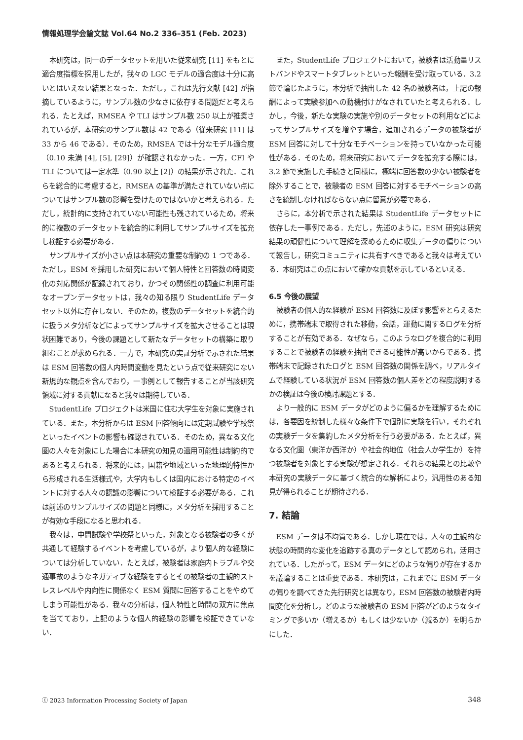情報処理学会論文誌 Vol.64 No.2 336–351 (Feb. 2023)
本研究は，同一のデータセットを用いた従来研究 [11] をもとに適合度指標を採用したが，我々の LGC モデルの適合度は十分に高いとはいえない結果となった．ただし，これは先行文献 [42] が指摘しているように，サンプル数の少なさに依存する問題だと考えられる．たとえば，RMSEA や TLI はサンプル数 250 以上が推奨されているが，本研究のサンプル数は 42 である（従来研究 [11] は 33 から 46 である）．そのため，RMSEA では十分なモデル適合度（0.10 未満 [4], [5], [29]）が確認されなかった．一方，CFI や TLI については一定水準（0.90 以上 [2]）の結果が示された．これらを総合的に考慮すると，RMSEA の基準が満たされていない点についてはサンプル数の影響を受けたのではないかと考えられる．ただし，統計的に支持されていない可能性も残されているため，将来的に複数のデータセットを統合的に利用してサンプルサイズを拡充し検証する必要がある．
サンプルサイズが小さい点は本研究の重要な制約の 1 つである．ただし，ESM を採用した研究において個人特性と回答数の時間変化の対応関係が記録されており，かつその関係性の調査に利用可能なオープンデータセットは，我々の知る限り StudentLife データセット以外に存在しない．そのため，複数のデータセットを統合的に扱うメタ分析などによってサンプルサイズを拡大させることは現状困難であり，今後の課題として新たなデータセットの構築に取り組むことが求められる．一方で，本研究の実証分析で示された結果は ESM 回答数の個人内時間変動を見たという点で従来研究にない新規的な観点を含んでおり，一事例として報告することが当該研究領域に対する貢献になると我々は期待している．
StudentLife プロジェクトは米国に住む大学生を対象に実施されている．また，本分析からは ESM 回答傾向には定期試験や学校祭といったイベントの影響も確認されている．そのため，異なる文化圏の人々を対象にした場合に本研究の知見の適用可能性は制約的であると考えられる．将来的には，国籍や地域といった地理的特性から形成される生活様式や，大学内もしくは国内における特定のイベントに対する人々の認識の影響について検証する必要がある．これは前述のサンプルサイズの問題と同様に，メタ分析を採用することが有効な手段になると思われる．
我々は，中間試験や学校祭といった，対象となる被験者の多くが共通して経験するイベントを考慮しているが，より個人的な経験については分析していない．たとえば，被験者は家庭内トラブルや交通事故のようなネガティブな経験をするとその被験者の主観的ストレスレベルや内向性に関係なく ESM 質問に回答することをやめてしまう可能性がある．我々の分析は，個人特性と時間の双方に焦点を当てており，上記のような個人的経験の影響を検証できていない．
また，StudentLife プロジェクトにおいて，被験者は活動量リストバンドやスマートタブレットといった報酬を受け取っている．3.2 節で論じたように，本分析で抽出した 42 名の被験者は，上記の報酬によって実験参加への動機付けがなされていたと考えられる．しかし，今後，新たな実験の実施や別のデータセットの利用などによってサンプルサイズを増やす場合，追加されるデータの被験者が ESM 回答に対して十分なモチベーションを持っていなかった可能性がある．そのため，将来研究においてデータを拡充する際には，3.2 節で実施した手続きと同様に，極端に回答数の少ない被験者を除外することで，被験者の ESM 回答に対するモチベーションの高さを統制しなければならない点に留意が必要である．
さらに，本分析で示された結果は StudentLife データセットに依存した一事例である．ただし，先述のように，ESM 研究は研究結果の頑健性について理解を深めるために収集データの偏りについて報告し，研究コミュニティに共有すべきであると我々は考えている．本研究はこの点において確かな貢献を示しているといえる．
6.5 今後の展望
被験者の個人的な経験が ESM 回答数に及ぼす影響をとらえるために，携帯端末で取得された移動，会話，運動に関するログを分析することが有効である．なぜなら，このようなログを複合的に利用することで被験者の経験を抽出できる可能性が高いからである．携帯端末で記録されたログと ESM 回答数の関係を調べ，リアルタイムで経験している状況が ESM 回答数の個人差をどの程度説明するかの検証は今後の検討課題とする．
より一般的に ESM データがどのように偏るかを理解するためには，各要因を統制した様々な条件下で個別に実験を行い，それぞれの実験データを集約したメタ分析を行う必要がある．たとえば，異なる文化圏（東洋か西洋か）や社会的地位（社会人か学生か）を持つ被験者を対象とする実験が想定される．それらの結果との比較や本研究の実験データに基づく統合的な解析により，汎用性のある知見が得られることが期待される．
7. 結論
ESM データは不均質である．しかし現在では，人々の主観的な状態の時間的な変化を追跡する真のデータとして認められ，活用されている．したがって，ESM データにどのような偏りが存在するかを議論することは重要である．本研究は，これまでに ESM データの偏りを調べてきた先行研究とは異なり，ESM 回答数の被験者内時間変化を分析し，どのような被験者の ESM 回答がどのようなタイミングで多いか（増えるか）もしくは少ないか（減るか）を明らかにした．
ⓒ 2023 Information Processing Society of Japan 348